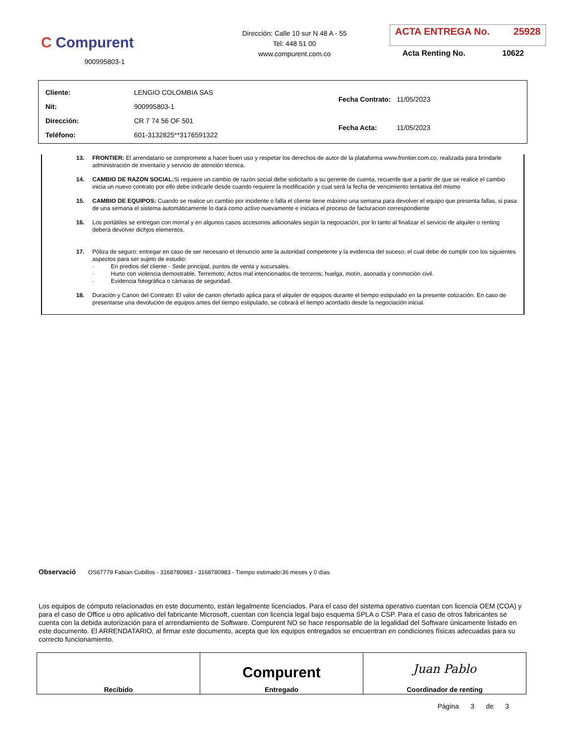C Compurent
900995803-1
Dirección: Calle 10 sur N 48 A - 55
Tel: 448 51 00
www.compurent.com.co
ACTA ENTREGA No. 25928
Acta Renting No. 10622
| Cliente: | LENGIO COLOMBIA SAS |
| Nit: | 900995803-1 |
| Dirección: | CR 7 74 56 OF 501 |
| Teléfono: | 601-3132825**3176591322 |
| Fecha Contrato: | 11/05/2023 |
| Fecha Acta: | 11/05/2023 |
13. FRONTIER: El arrendatario se compromete a hacer buen uso y respetar los derechos de autor de la plataforma www.frontier.com.co, realizada para brindarle administración de inventario y servicio de atención técnica.
14. CAMBIO DE RAZON SOCIAL: Si requiere un cambio de razón social debe solicitarlo a su gerente de cuenta, recuerde que a partir de que se realice el cambio inicia un nuevo contrato por ello debe indicarle desde cuando requiere la modificación y cual será la fecha de vencimiento tentativa del mismo
15. CAMBIO DE EQUIPOS: Cuando se realice un cambio por incidente o falla el cliente tiene máximo una semana para devolver el equipo que presenta fallas, si pasa de una semana el sistema automáticamente lo dará como activo nuevamente e iniciara el proceso de facturacion correspondiente
16. Los portátiles se entregan con morral y en algunos casos accesorios adicionales según la negociación, por lo tanto al finalizar el servicio de alquiler o renting deberá devolver dichjos elementos.
17. Póliza de seguro: entregar en caso de ser necesario el denuncio ante la autoridad competente y la evidencia del suceso; el cual debe de cumplir con los siguientes aspectos para ser sujeto de estudio:
· En predios del cliente - Sede principal, puntos de venta y sucursales.
· Hurto con violencia demostrable, Terremoto; Actos mal intencionados de terceros; huelga, motín, asonada y conmoción civil.
· Evidencia fotográfica o cámaras de seguridad.
18. Duración y Canon del Contrato: El valor de canon ofertado aplica para el alquiler de equipos durante el tiempo estipulado en la presente cotización. En caso de presentarse una devolución de equipos antes del tiempo estipulado, se cobrará el tiempo acordado desde la negociación inicial.
Observació OS67779 Fabian Cubillos - 3168780983 - 3168780983 - Tiempo estimado:36 meses y 0 días
Los equipos de cómputo relacionados en este documento, están legalmente licenciados. Para el caso del sistema operativo cuentan con licencia OEM (COA) y para el caso de Office u otro aplicativo del fabricante Microsoft, cuentan con licencia legal bajo esquema SPLA o CSP. Para el caso de otros fabricantes se cuenta con la debida autorización para el arrendamiento de Software. Compurent NO se hace responsable de la legalidad del Software únicamente listado en este documento. El ARRENDATARIO, al firmar este documento, acepta que los equipos entregados se encuentran en condiciones físicas adecuadas para su correcto funcionamiento.
| Recibido | Compurent Entregado | Juan Pablo Coordinador de renting |
Página 3 de 3